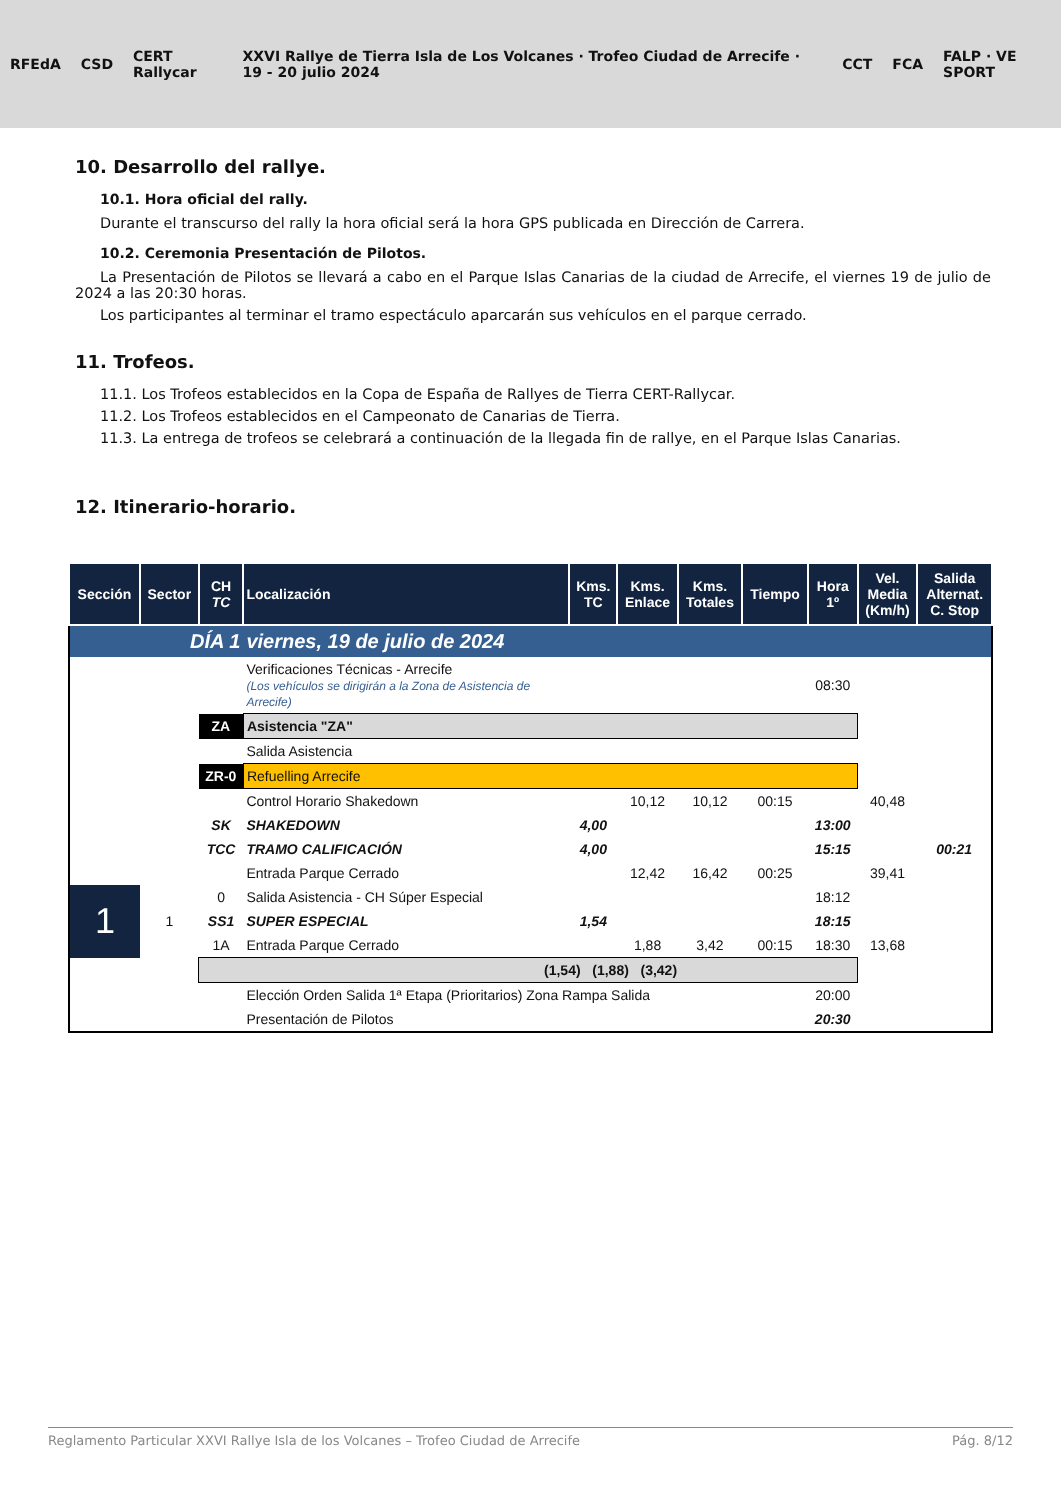RFEdA CSD CERT Rallycar XXVI Rallye de Tierra Isla de Los Volcanes · Trofeo Ciudad de Arrecife · 19 - 20 julio 2024 CCT FCA FALP · VE SPORT
10. Desarrollo del rallye.
10.1. Hora oficial del rally.
Durante el transcurso del rally la hora oficial será la hora GPS publicada en Dirección de Carrera.
10.2. Ceremonia Presentación de Pilotos.
La Presentación de Pilotos se llevará a cabo en el Parque Islas Canarias de la ciudad de Arrecife, el viernes 19 de julio de 2024 a las 20:30 horas.
Los participantes al terminar el tramo espectáculo aparcarán sus vehículos en el parque cerrado.
11. Trofeos.
11.1. Los Trofeos establecidos en la Copa de España de Rallyes de Tierra CERT-Rallycar.
11.2. Los Trofeos establecidos en el Campeonato de Canarias de Tierra.
11.3. La entrega de trofeos se celebrará a continuación de la llegada fin de rallye, en el Parque Islas Canarias.
12. Itinerario-horario.
| Sección | Sector | CH TC | Localización | Kms. TC | Kms. Enlace | Kms. Totales | Tiempo | Hora 1º | Vel. Media (Km/h) | Salida Alternat. C. Stop |
| --- | --- | --- | --- | --- | --- | --- | --- | --- | --- | --- |
| DÍA 1 | | | viernes, 19 de julio de 2024 | | | | | | | |
| | | | Verificaciones Técnicas - Arrecife (Los vehículos se dirigirán a la Zona de Asistencia de Arrecife) | | | | | 08:30 | | |
| | | ZA | Asistencia "ZA" | | | | | | | |
| | | | Salida Asistencia | | | | | | | |
| | | ZR-0 | Refuelling Arrecife | | | | | | | |
| | | | Control Horario Shakedown | | 10,12 | 10,12 | 00:15 | | 40,48 | |
| | | SK | SHAKEDOWN | 4,00 | | | | 13:00 | | |
| | | TCC | TRAMO CALIFICACIÓN | 4,00 | | | | 15:15 | | 00:21 |
| | | | Entrada Parque Cerrado | | 12,42 | 16,42 | 00:25 | | 39,41 | |
| 1 | 1 | 0 | Salida Asistencia - CH Súper Especial | | | | | 18:12 | | |
| | | SS1 | SUPER ESPECIAL | 1,54 | | | | 18:15 | | |
| | | 1A | Entrada Parque Cerrado | | 1,88 | 3,42 | 00:15 | 18:30 | 13,68 | |
| | | (1,54) (1,88) (3,42) | | | | | | | | |
| | | | Elección Orden Salida 1ª Etapa (Prioritarios) Zona Rampa Salida | | | | | 20:00 | | |
| | | | Presentación de Pilotos | | | | | 20:30 | | |
Reglamento Particular XXVI Rallye Isla de los Volcanes – Trofeo Ciudad de Arrecife Pág. 8/12